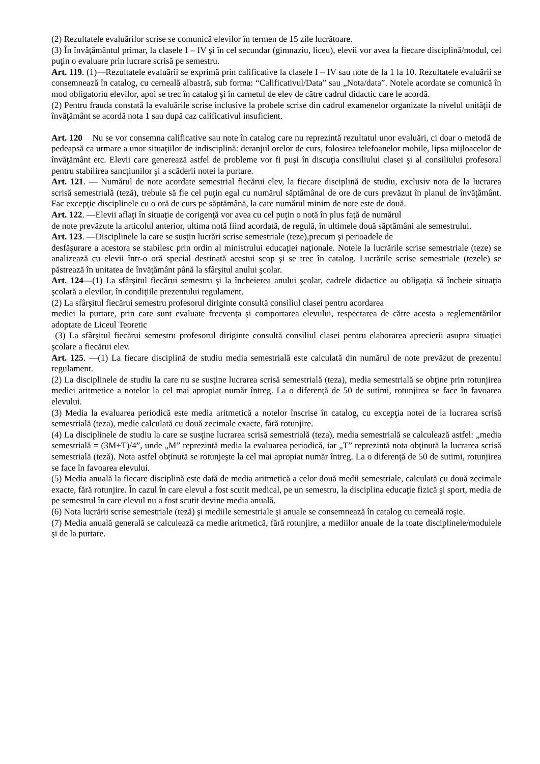(2) Rezultatele evaluărilor scrise se comunică elevilor în termen de 15 zile lucrătoare.
(3) În învăţământul primar, la clasele I – IV şi în cel secundar (gimnaziu, liceu), elevii vor avea la fiecare disciplină/modul, cel puţin o evaluare prin lucrare scrisă pe semestru.
Art. 119. (1)—Rezultatele evaluării se exprimă prin calificative la clasele I – IV sau note de la 1 la 10. Rezultatele evaluării se consemnează în catalog, cu cerneală albastră, sub forma: “Calificativul/Data” sau „Nota/data”. Notele acordate se comunică în mod obligatoriu elevilor, apoi se trec în catalog şi în carnetul de elev de către cadrul didactic care le acordă.
(2) Pentru frauda constată la evaluările scrise inclusive la probele scrise din cadrul examenelor organizate la nivelul unităţii de învăţământ se acordă nota 1 sau după caz calificativul insuficient.
Art. 120 Nu se vor consemna calificative sau note în catalog care nu reprezintă rezultatul unor evaluări, ci doar o metodă de pedeapsă ca urmare a unor situaţiilor de indisciplină: deranjul orelor de curs, folosirea telefoanelor mobile, lipsa mijloacelor de învăţământ etc. Elevii care generează astfel de probleme vor fi puşi în discuţia consiliului clasei şi al consiliului profesoral pentru stabilirea sancţiunilor şi a scăderii notei la purtare.
Art. 121. — Numărul de note acordate semestrial fiecărui elev, la fiecare disciplină de studiu, exclusiv nota de la lucrarea scrisă semestrială (teză), trebuie să fie cel puţin egal cu numărul săptămânal de ore de curs prevăzut în planul de învăţământ. Fac excepţie disciplinele cu o oră de curs pe săptămână, la care numărul minim de note este de două.
Art. 122. —Elevii aflaţi în situaţie de corigenţă vor avea cu cel puţin o notă în plus faţă de numărul
de note prevăzute la articolul anterior, ultima notă fiind acordată, de regulă, în ultimele două săptămâni ale semestrului.
Art. 123. —Disciplinele la care se susţin lucrări scrise semestriale (teze),precum şi perioadele de
desfăşurare a acestora se stabilesc prin ordin al ministrului educaţiei naţionale. Notele la lucrările scrise semestriale (teze) se analizează cu elevii într-o oră special destinată acestui scop şi se trec în catalog. Lucrările scrise semestriale (tezele) se păstrează în unitatea de învăţământ până la sfârşitul anului şcolar.
Art. 124—(1) La sfârşitul fiecărui semestru şi la încheierea anului şcolar, cadrele didactice au obligaţia să încheie situaţia şcolară a elevilor, în condiţiile prezentului regulament.
(2) La sfârşitul fiecărui semestru profesorul diriginte consultă consiliul clasei pentru acordarea
mediei la purtare, prin care sunt evaluate frecvenţa şi comportarea elevului, respectarea de către acesta a reglementărilor adoptate de Liceul Teoretic
(3) La sfârşitul fiecărui semestru profesorul diriginte consultă consiliul clasei pentru elaborarea aprecierii asupra situaţiei şcolare a fiecărui elev.
Art. 125. —(1) La fiecare disciplină de studiu media semestrială este calculată din numărul de note prevăzut de prezentul regulament.
(2) La disciplinele de studiu la care nu se susţine lucrarea scrisă semestrială (teza), media semestrială se obţine prin rotunjirea mediei aritmetice a notelor la cel mai apropiat număr întreg. La o diferenţă de 50 de sutimi, rotunjirea se face în favoarea elevului.
(3) Media la evaluarea periodică este media aritmetică a notelor înscrise în catalog, cu excepţia notei de la lucrarea scrisă semestrială (teza), medie calculată cu două zecimale exacte, fără rotunjire.
(4) La disciplinele de studiu la care se susţine lucrarea scrisă semestrială (teza), media semestrială se calculează astfel: „media semestrială = (3M+T)/4”, unde „M” reprezintă media la evaluarea periodică, iar „T” reprezintă nota obţinută la lucrarea scrisă semestrială (teză). Nota astfel obţinută se rotunjeşte la cel mai apropiat număr întreg. La o diferenţă de 50 de sutimi, rotunjirea se face în favoarea elevului.
(5) Media anuală la fiecare disciplină este dată de media aritmetică a celor două medii semestriale, calculată cu două zecimale exacte, fără rotunjire. În cazul în care elevul a fost scutit medical, pe un semestru, la disciplina educaţie fizică şi sport, media de pe semestrul în care elevul nu a fost scutit devine media anuală.
(6) Nota lucrării scrise semestriale (teză) şi mediile semestriale şi anuale se consemnează în catalog cu cerneală roşie.
(7) Media anuală generală se calculează ca medie aritmetică, fără rotunjire, a mediilor anuale de la toate disciplinele/modulele şi de la purtare.